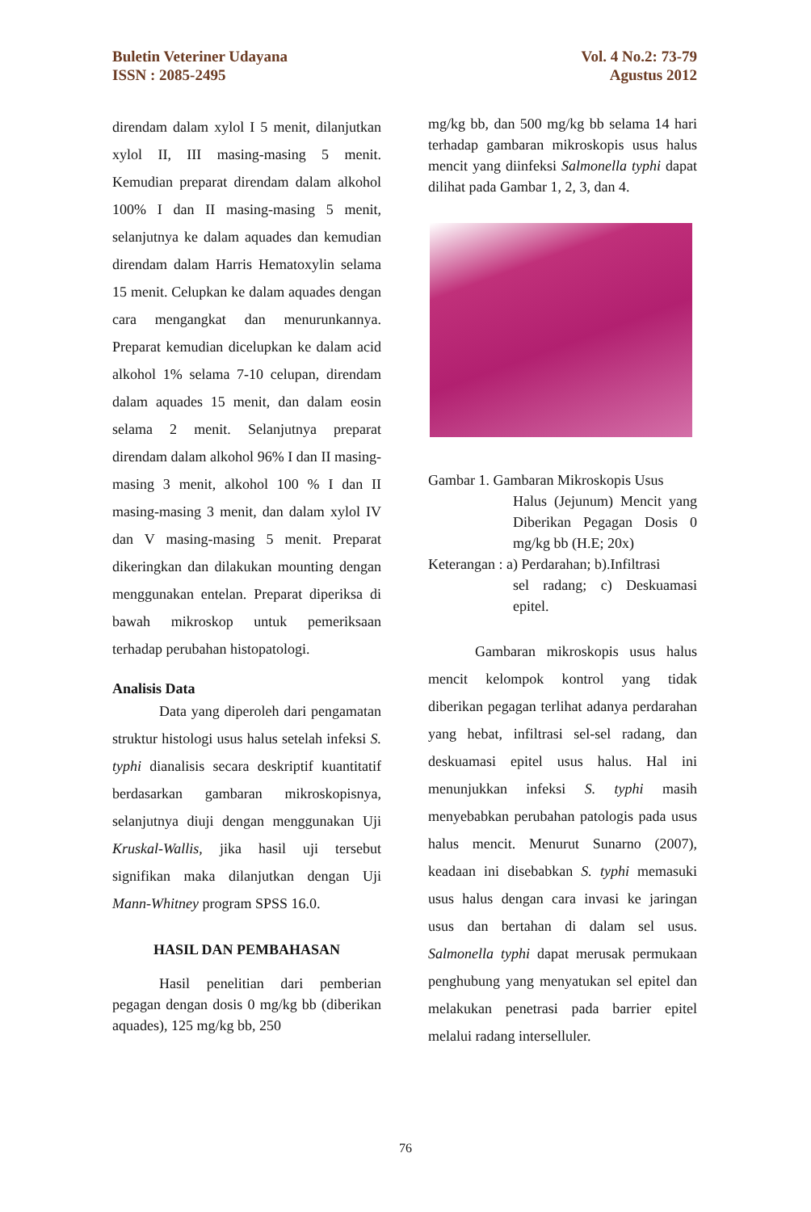Buletin Veteriner Udayana
ISSN : 2085-2495
Vol. 4 No.2: 73-79
Agustus 2012
direndam dalam xylol I 5 menit, dilanjutkan xylol II, III masing-masing 5 menit. Kemudian preparat direndam dalam alkohol 100% I dan II masing-masing 5 menit, selanjutnya ke dalam aquades dan kemudian direndam dalam Harris Hematoxylin selama 15 menit. Celupkan ke dalam aquades dengan cara mengangkat dan menurunkannya. Preparat kemudian dicelupkan ke dalam acid alkohol 1% selama 7-10 celupan, direndam dalam aquades 15 menit, dan dalam eosin selama 2 menit. Selanjutnya preparat direndam dalam alkohol 96% I dan II masing-masing 3 menit, alkohol 100 % I dan II masing-masing 3 menit, dan dalam xylol IV dan V masing-masing 5 menit. Preparat dikeringkan dan dilakukan mounting dengan menggunakan entelan. Preparat diperiksa di bawah mikroskop untuk pemeriksaan terhadap perubahan histopatologi.
Analisis Data
Data yang diperoleh dari pengamatan struktur histologi usus halus setelah infeksi S. typhi dianalisis secara deskriptif kuantitatif berdasarkan gambaran mikroskopisnya, selanjutnya diuji dengan menggunakan Uji Kruskal-Wallis, jika hasil uji tersebut signifikan maka dilanjutkan dengan Uji Mann-Whitney program SPSS 16.0.
HASIL DAN PEMBAHASAN
Hasil penelitian dari pemberian pegagan dengan dosis 0 mg/kg bb (diberikan aquades), 125 mg/kg bb, 250
mg/kg bb, dan 500 mg/kg bb selama 14 hari terhadap gambaran mikroskopis usus halus mencit yang diinfeksi Salmonella typhi dapat dilihat pada Gambar 1, 2, 3, dan 4.
Gambar 1. Gambaran Mikroskopis Usus
Halus (Jejunum) Mencit yang Diberikan Pegagan Dosis 0 mg/kg bb (H.E; 20x)
Keterangan : a) Perdarahan; b).Infiltrasi
sel radang; c) Deskuamasi epitel.
Gambaran mikroskopis usus halus mencit kelompok kontrol yang tidak diberikan pegagan terlihat adanya perdarahan yang hebat, infiltrasi sel-sel radang, dan deskuamasi epitel usus halus. Hal ini menunjukkan infeksi S. typhi masih menyebabkan perubahan patologis pada usus halus mencit. Menurut Sunarno (2007), keadaan ini disebabkan S. typhi memasuki usus halus dengan cara invasi ke jaringan usus dan bertahan di dalam sel usus. Salmonella typhi dapat merusak permukaan penghubung yang menyatukan sel epitel dan melakukan penetrasi pada barrier epitel melalui radang interselluler.
76